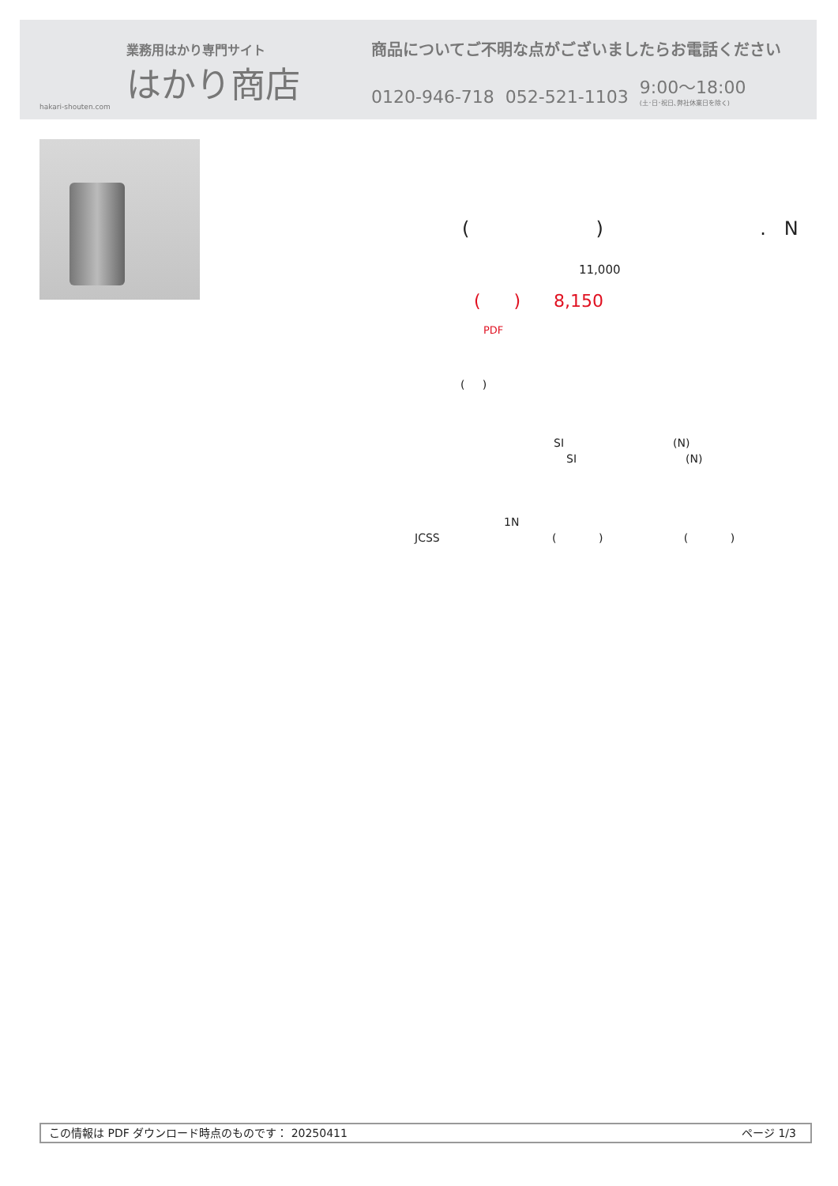業務用はかり専門サイト
はかり商店
hakari-shouten.com
商品についてご不明な点がございましたらお電話ください
0120-946-718 052-521-1103 9:00〜18:00
(土･日･祝日､弊社休業日を除く)
( ) . N
11,000
( ) 8,150
PDF
( )
SI (N)
SI (N)
1N
JCSS ( ) ( )
この情報は PDF ダウンロード時点のものです： 20250411 ページ 1/3